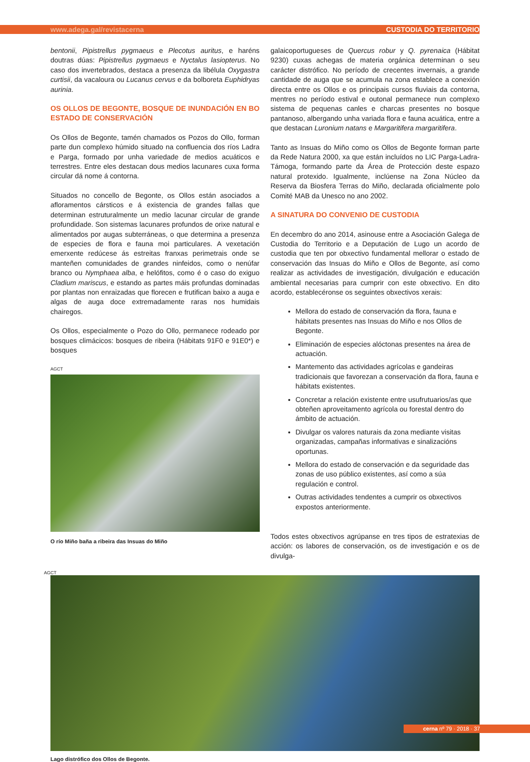www.adega.gal/revistacerna CUSTODIA DO TERRITORIO
bentonii, Pipistrellus pygmaeus e Plecotus auritus, e haréns doutras dúas: Pipistrellus pygmaeus e Nyctalus lasiopterus. No caso dos invertebrados, destaca a presenza da libélula Oxygastra curtisii, da vacaloura ou Lucanus cervus e da bolboreta Euphidryas aurinia.
OS OLLOS DE BEGONTE, BOSQUE DE INUNDACIÓN EN BO ESTADO DE CONSERVACIÓN
Os Ollos de Begonte, tamén chamados os Pozos do Ollo, forman parte dun complexo húmido situado na confluencia dos ríos Ladra e Parga, formado por unha variedade de medios acuáticos e terrestres. Entre eles destacan dous medios lacunares cuxa forma circular dá nome á contorna.
Situados no concello de Begonte, os Ollos están asociados a afloramentos cársticos e á existencia de grandes fallas que determinan estruturalmente un medio lacunar circular de grande profundidade. Son sistemas lacunares profundos de orixe natural e alimentados por augas subterráneas, o que determina a presenza de especies de flora e fauna moi particulares. A vexetación emerxente redúcese ás estreitas franxas perimetrais onde se manteñen comunidades de grandes ninfeidos, como o nenúfar branco ou Nymphaea alba, e helófitos, como é o caso do exiguo Cladium mariscus, e estando as partes máis profundas dominadas por plantas non enraizadas que florecen e frutifican baixo a auga e algas de auga doce extremadamente raras nos humidais chairegos.
Os Ollos, especialmente o Pozo do Ollo, permanece rodeado por bosques climácicos: bosques de ribeira (Hábitats 91F0 e 91E0*) e bosques
AGCT
O río Miño baña a ribeira das Insuas do Miño
galaicoportugueses de Quercus robur y Q. pyrenaica (Hábitat 9230) cuxas achegas de materia orgánica determinan o seu carácter distrófico. No período de crecentes invernais, a grande cantidade de auga que se acumula na zona establece a conexión directa entre os Ollos e os principais cursos fluviais da contorna, mentres no período estival e outonal permanece nun complexo sistema de pequenas canles e charcas presentes no bosque pantanoso, albergando unha variada flora e fauna acuática, entre a que destacan Luronium natans e Margaritifera margaritifera.
Tanto as Insuas do Miño como os Ollos de Begonte forman parte da Rede Natura 2000, xa que están incluídos no LIC Parga-Ladra-Támoga, formando parte da Área de Protección deste espazo natural protexido. Igualmente, inclúense na Zona Núcleo da Reserva da Biosfera Terras do Miño, declarada oficialmente polo Comité MAB da Unesco no ano 2002.
A SINATURA DO CONVENIO DE CUSTODIA
En decembro do ano 2014, asinouse entre a Asociación Galega de Custodia do Territorio e a Deputación de Lugo un acordo de custodia que ten por obxectivo fundamental mellorar o estado de conservación das Insuas do Miño e Ollos de Begonte, así como realizar as actividades de investigación, divulgación e educación ambiental necesarias para cumprir con este obxectivo. En dito acordo, establecéronse os seguintes obxectivos xerais:
Mellora do estado de conservación da flora, fauna e hábitats presentes nas Insuas do Miño e nos Ollos de Begonte.
Eliminación de especies alóctonas presentes na área de actuación.
Mantemento das actividades agrícolas e gandeiras tradicionais que favorezan a conservación da flora, fauna e hábitats existentes.
Concretar a relación existente entre usufrutuarios/as que obteñen aproveitamento agrícola ou forestal dentro do ámbito de actuación.
Divulgar os valores naturais da zona mediante visitas organizadas, campañas informativas e sinalizacións oportunas.
Mellora do estado de conservación e da seguridade das zonas de uso público existentes, así como a súa regulación e control.
Outras actividades tendentes a cumprir os obxectivos expostos anteriormente.
Todos estes obxectivos agrúpanse en tres tipos de estratexias de acción: os labores de conservación, os de investigación e os de divulga-
AGCT
Lago distrófico dos Ollos de Begonte.
cerna nº 79 · 2018 · 37